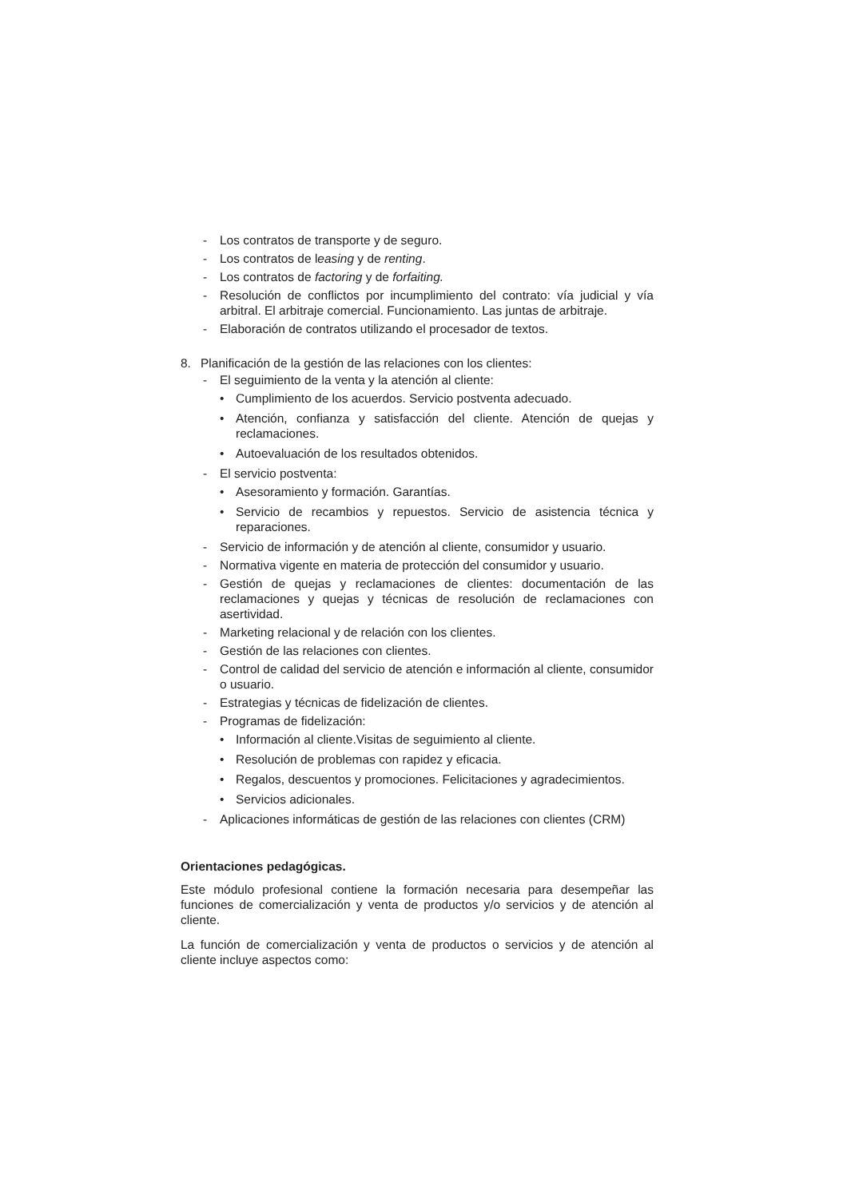- Los contratos de transporte y de seguro.
- Los contratos de leasing y de renting.
- Los contratos de factoring y de forfaiting.
- Resolución de conflictos por incumplimiento del contrato: vía judicial y vía arbitral. El arbitraje comercial. Funcionamiento. Las juntas de arbitraje.
- Elaboración de contratos utilizando el procesador de textos.
8. Planificación de la gestión de las relaciones con los clientes:
- El seguimiento de la venta y la atención al cliente:
• Cumplimiento de los acuerdos. Servicio postventa adecuado.
• Atención, confianza y satisfacción del cliente. Atención de quejas y reclamaciones.
• Autoevaluación de los resultados obtenidos.
- El servicio postventa:
• Asesoramiento y formación. Garantías.
• Servicio de recambios y repuestos. Servicio de asistencia técnica y reparaciones.
- Servicio de información y de atención al cliente, consumidor y usuario.
- Normativa vigente en materia de protección del consumidor y usuario.
- Gestión de quejas y reclamaciones de clientes: documentación de las reclamaciones y quejas y técnicas de resolución de reclamaciones con asertividad.
- Marketing relacional y de relación con los clientes.
- Gestión de las relaciones con clientes.
- Control de calidad del servicio de atención e información al cliente, consumidor o usuario.
- Estrategias y técnicas de fidelización de clientes.
- Programas de fidelización:
• Información al cliente.Visitas de seguimiento al cliente.
• Resolución de problemas con rapidez y eficacia.
• Regalos, descuentos y promociones. Felicitaciones y agradecimientos.
• Servicios adicionales.
- Aplicaciones informáticas de gestión de las relaciones con clientes (CRM)
Orientaciones pedagógicas.
Este módulo profesional contiene la formación necesaria para desempeñar las funciones de comercialización y venta de productos y/o servicios y de atención al cliente.
La función de comercialización y venta de productos o servicios y de atención al cliente incluye aspectos como: